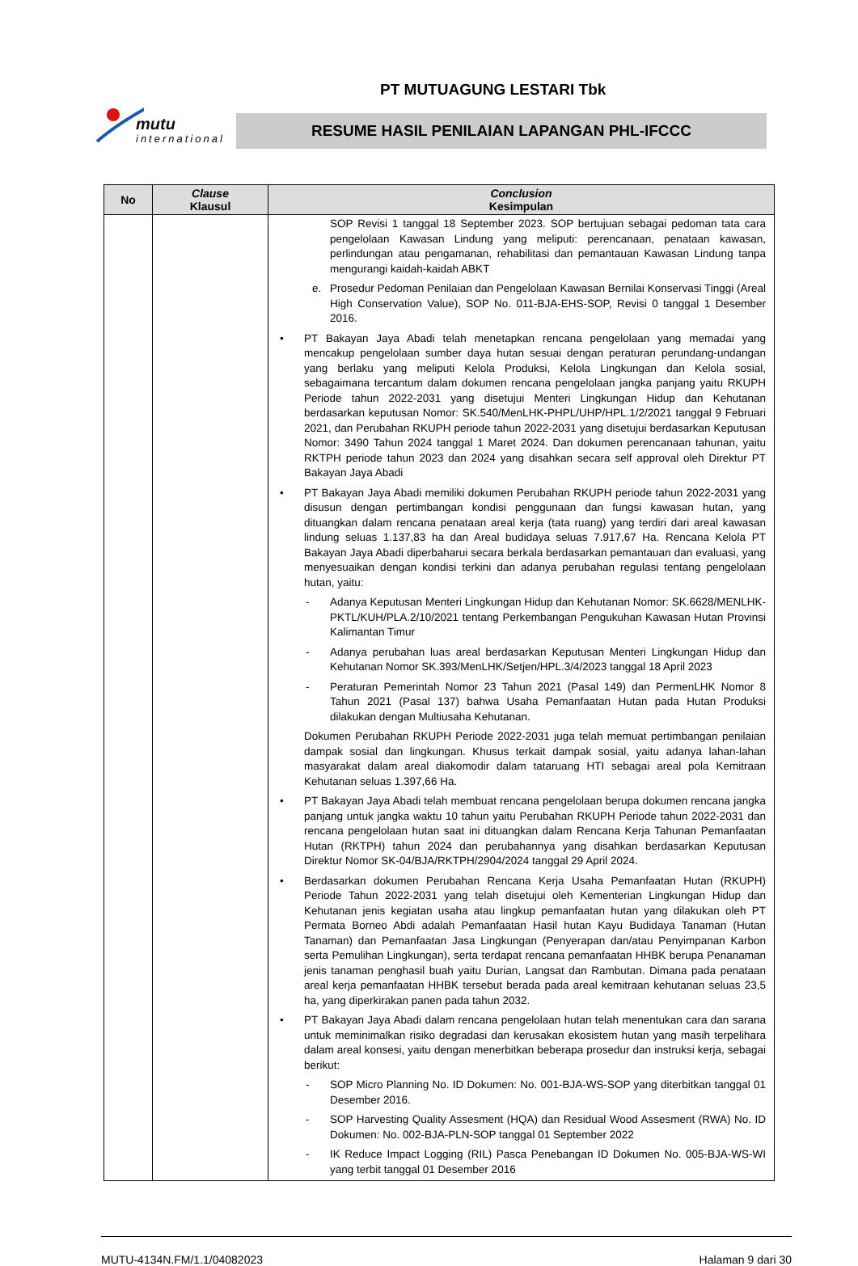mutu
international
PT MUTUAGUNG LESTARI Tbk
RESUME HASIL PENILAIAN LAPANGAN PHL-IFCCC
| No | Clause Klausul | Conclusion Kesimpulan |
| --- | --- | --- |
| | | SOP Revisi 1 tanggal 18 September 2023. SOP bertujuan sebagai pedoman tata cara pengelolaan Kawasan Lindung yang meliputi: perencanaan, penataan kawasan, perlindungan atau pengamanan, rehabilitasi dan pemantauan Kawasan Lindung tanpa mengurangi kaidah-kaidah ABKT e. Prosedur Pedoman Penilaian dan Pengelolaan Kawasan Bernilai Konservasi Tinggi (Areal High Conservation Value), SOP No. 011-BJA-EHS-SOP, Revisi 0 tanggal 1 Desember 2016. • PT Bakayan Jaya Abadi telah menetapkan rencana pengelolaan yang memadai yang mencakup pengelolaan sumber daya hutan sesuai dengan peraturan perundang-undangan yang berlaku yang meliputi Kelola Produksi, Kelola Lingkungan dan Kelola sosial, sebagaimana tercantum dalam dokumen rencana pengelolaan jangka panjang yaitu RKUPH Periode tahun 2022-2031 yang disetujui Menteri Lingkungan Hidup dan Kehutanan berdasarkan keputusan Nomor: SK.540/MenLHK-PHPL/UHP/HPL.1/2/2021 tanggal 9 Februari 2021, dan Perubahan RKUPH periode tahun 2022-2031 yang disetujui berdasarkan Keputusan Nomor: 3490 Tahun 2024 tanggal 1 Maret 2024. Dan dokumen perencanaan tahunan, yaitu RKTPH periode tahun 2023 dan 2024 yang disahkan secara self approval oleh Direktur PT Bakayan Jaya Abadi • PT Bakayan Jaya Abadi memiliki dokumen Perubahan RKUPH periode tahun 2022-2031 yang disusun dengan pertimbangan kondisi penggunaan dan fungsi kawasan hutan, yang dituangkan dalam rencana penataan areal kerja (tata ruang) yang terdiri dari areal kawasan lindung seluas 1.137,83 ha dan Areal budidaya seluas 7.917,67 Ha. Rencana Kelola PT Bakayan Jaya Abadi diperbaharui secara berkala berdasarkan pemantauan dan evaluasi, yang menyesuaikan dengan kondisi terkini dan adanya perubahan regulasi tentang pengelolaan hutan, yaitu: - Adanya Keputusan Menteri Lingkungan Hidup dan Kehutanan Nomor: SK.6628/MENLHK-PKTL/KUH/PLA.2/10/2021 tentang Perkembangan Pengukuhan Kawasan Hutan Provinsi Kalimantan Timur - Adanya perubahan luas areal berdasarkan Keputusan Menteri Lingkungan Hidup dan Kehutanan Nomor SK.393/MenLHK/Setjen/HPL.3/4/2023 tanggal 18 April 2023 - Peraturan Pemerintah Nomor 23 Tahun 2021 (Pasal 149) dan PermenLHK Nomor 8 Tahun 2021 (Pasal 137) bahwa Usaha Pemanfaatan Hutan pada Hutan Produksi dilakukan dengan Multiusaha Kehutanan. Dokumen Perubahan RKUPH Periode 2022-2031 juga telah memuat pertimbangan penilaian dampak sosial dan lingkungan. Khusus terkait dampak sosial, yaitu adanya lahan-lahan masyarakat dalam areal diakomodir dalam tataruang HTI sebagai areal pola Kemitraan Kehutanan seluas 1.397,66 Ha. • PT Bakayan Jaya Abadi telah membuat rencana pengelolaan berupa dokumen rencana jangka panjang untuk jangka waktu 10 tahun yaitu Perubahan RKUPH Periode tahun 2022-2031 dan rencana pengelolaan hutan saat ini dituangkan dalam Rencana Kerja Tahunan Pemanfaatan Hutan (RKTPH) tahun 2024 dan perubahannya yang disahkan berdasarkan Keputusan Direktur Nomor SK-04/BJA/RKTPH/2904/2024 tanggal 29 April 2024. • Berdasarkan dokumen Perubahan Rencana Kerja Usaha Pemanfaatan Hutan (RKUPH) Periode Tahun 2022-2031 yang telah disetujui oleh Kementerian Lingkungan Hidup dan Kehutanan jenis kegiatan usaha atau lingkup pemanfaatan hutan yang dilakukan oleh PT Permata Borneo Abdi adalah Pemanfaatan Hasil hutan Kayu Budidaya Tanaman (Hutan Tanaman) dan Pemanfaatan Jasa Lingkungan (Penyerapan dan/atau Penyimpanan Karbon serta Pemulihan Lingkungan), serta terdapat rencana pemanfaatan HHBK berupa Penanaman jenis tanaman penghasil buah yaitu Durian, Langsat dan Rambutan. Dimana pada penataan areal kerja pemanfaatan HHBK tersebut berada pada areal kemitraan kehutanan seluas 23,5 ha, yang diperkirakan panen pada tahun 2032. • PT Bakayan Jaya Abadi dalam rencana pengelolaan hutan telah menentukan cara dan sarana untuk meminimalkan risiko degradasi dan kerusakan ekosistem hutan yang masih terpelihara dalam areal konsesi, yaitu dengan menerbitkan beberapa prosedur dan instruksi kerja, sebagai berikut: - SOP Micro Planning No. ID Dokumen: No. 001-BJA-WS-SOP yang diterbitkan tanggal 01 Desember 2016. - SOP Harvesting Quality Assesment (HQA) dan Residual Wood Assesment (RWA) No. ID Dokumen: No. 002-BJA-PLN-SOP tanggal 01 September 2022 - IK Reduce Impact Logging (RIL) Pasca Penebangan ID Dokumen No. 005-BJA-WS-WI yang terbit tanggal 01 Desember 2016 |
MUTU-4134N.FM/1.1/04082023 Halaman 9 dari 30